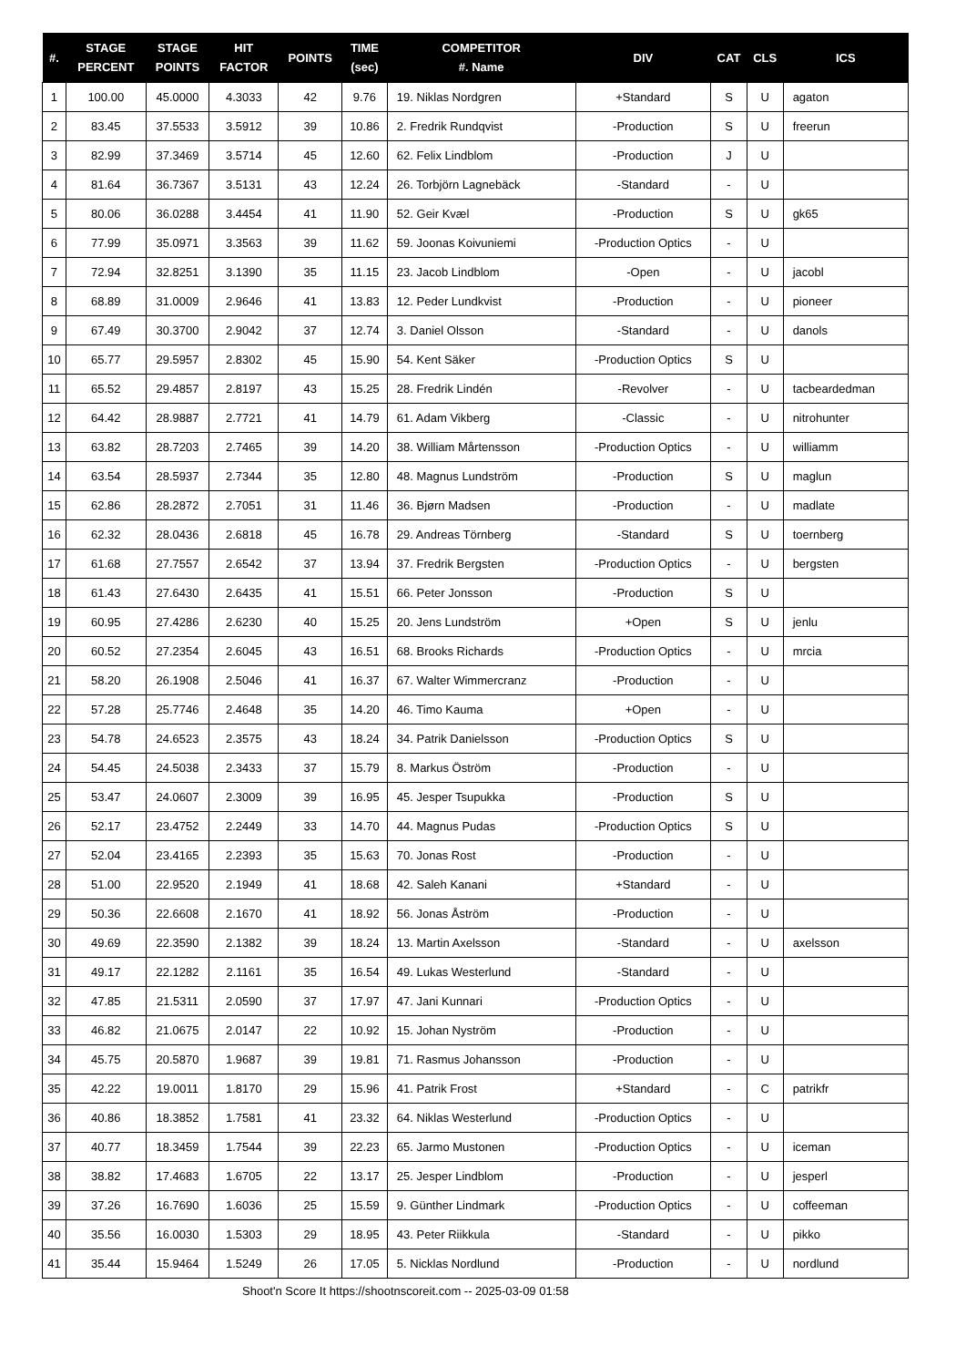| #. | STAGE PERCENT | STAGE POINTS | HIT FACTOR | POINTS | TIME (sec) | COMPETITOR #. Name | DIV | CAT | CLS | ICS |
| --- | --- | --- | --- | --- | --- | --- | --- | --- | --- | --- |
| 1 | 100.00 | 45.0000 | 4.3033 | 42 | 9.76 | 19. Niklas Nordgren | +Standard | S | U | agaton |
| 2 | 83.45 | 37.5533 | 3.5912 | 39 | 10.86 | 2. Fredrik Rundqvist | -Production | S | U | freerun |
| 3 | 82.99 | 37.3469 | 3.5714 | 45 | 12.60 | 62. Felix Lindblom | -Production | J | U | |
| 4 | 81.64 | 36.7367 | 3.5131 | 43 | 12.24 | 26. Torbjörn Lagnebäck | -Standard | - | U | |
| 5 | 80.06 | 36.0288 | 3.4454 | 41 | 11.90 | 52. Geir Kvæl | -Production | S | U | gk65 |
| 6 | 77.99 | 35.0971 | 3.3563 | 39 | 11.62 | 59. Joonas Koivuniemi | -Production Optics | - | U | |
| 7 | 72.94 | 32.8251 | 3.1390 | 35 | 11.15 | 23. Jacob Lindblom | -Open | - | U | jacobl |
| 8 | 68.89 | 31.0009 | 2.9646 | 41 | 13.83 | 12. Peder Lundkvist | -Production | - | U | pioneer |
| 9 | 67.49 | 30.3700 | 2.9042 | 37 | 12.74 | 3. Daniel Olsson | -Standard | - | U | danols |
| 10 | 65.77 | 29.5957 | 2.8302 | 45 | 15.90 | 54. Kent Säker | -Production Optics | S | U | |
| 11 | 65.52 | 29.4857 | 2.8197 | 43 | 15.25 | 28. Fredrik Lindén | -Revolver | - | U | tacbeardedman |
| 12 | 64.42 | 28.9887 | 2.7721 | 41 | 14.79 | 61. Adam Vikberg | -Classic | - | U | nitrohunter |
| 13 | 63.82 | 28.7203 | 2.7465 | 39 | 14.20 | 38. William Mårtensson | -Production Optics | - | U | williamm |
| 14 | 63.54 | 28.5937 | 2.7344 | 35 | 12.80 | 48. Magnus Lundström | -Production | S | U | maglun |
| 15 | 62.86 | 28.2872 | 2.7051 | 31 | 11.46 | 36. Bjørn Madsen | -Production | - | U | madlate |
| 16 | 62.32 | 28.0436 | 2.6818 | 45 | 16.78 | 29. Andreas Törnberg | -Standard | S | U | toernberg |
| 17 | 61.68 | 27.7557 | 2.6542 | 37 | 13.94 | 37. Fredrik Bergsten | -Production Optics | - | U | bergsten |
| 18 | 61.43 | 27.6430 | 2.6435 | 41 | 15.51 | 66. Peter Jonsson | -Production | S | U | |
| 19 | 60.95 | 27.4286 | 2.6230 | 40 | 15.25 | 20. Jens Lundström | +Open | S | U | jenlu |
| 20 | 60.52 | 27.2354 | 2.6045 | 43 | 16.51 | 68. Brooks Richards | -Production Optics | - | U | mrcia |
| 21 | 58.20 | 26.1908 | 2.5046 | 41 | 16.37 | 67. Walter Wimmercranz | -Production | - | U | |
| 22 | 57.28 | 25.7746 | 2.4648 | 35 | 14.20 | 46. Timo Kauma | +Open | - | U | |
| 23 | 54.78 | 24.6523 | 2.3575 | 43 | 18.24 | 34. Patrik Danielsson | -Production Optics | S | U | |
| 24 | 54.45 | 24.5038 | 2.3433 | 37 | 15.79 | 8. Markus Öström | -Production | - | U | |
| 25 | 53.47 | 24.0607 | 2.3009 | 39 | 16.95 | 45. Jesper Tsupukka | -Production | S | U | |
| 26 | 52.17 | 23.4752 | 2.2449 | 33 | 14.70 | 44. Magnus Pudas | -Production Optics | S | U | |
| 27 | 52.04 | 23.4165 | 2.2393 | 35 | 15.63 | 70. Jonas Rost | -Production | - | U | |
| 28 | 51.00 | 22.9520 | 2.1949 | 41 | 18.68 | 42. Saleh Kanani | +Standard | - | U | |
| 29 | 50.36 | 22.6608 | 2.1670 | 41 | 18.92 | 56. Jonas Åström | -Production | - | U | |
| 30 | 49.69 | 22.3590 | 2.1382 | 39 | 18.24 | 13. Martin Axelsson | -Standard | - | U | axelsson |
| 31 | 49.17 | 22.1282 | 2.1161 | 35 | 16.54 | 49. Lukas Westerlund | -Standard | - | U | |
| 32 | 47.85 | 21.5311 | 2.0590 | 37 | 17.97 | 47. Jani Kunnari | -Production Optics | - | U | |
| 33 | 46.82 | 21.0675 | 2.0147 | 22 | 10.92 | 15. Johan Nyström | -Production | - | U | |
| 34 | 45.75 | 20.5870 | 1.9687 | 39 | 19.81 | 71. Rasmus Johansson | -Production | - | U | |
| 35 | 42.22 | 19.0011 | 1.8170 | 29 | 15.96 | 41. Patrik Frost | +Standard | - | C | patrikfr |
| 36 | 40.86 | 18.3852 | 1.7581 | 41 | 23.32 | 64. Niklas Westerlund | -Production Optics | - | U | |
| 37 | 40.77 | 18.3459 | 1.7544 | 39 | 22.23 | 65. Jarmo Mustonen | -Production Optics | - | U | iceman |
| 38 | 38.82 | 17.4683 | 1.6705 | 22 | 13.17 | 25. Jesper Lindblom | -Production | - | U | jesperl |
| 39 | 37.26 | 16.7690 | 1.6036 | 25 | 15.59 | 9. Günther Lindmark | -Production Optics | - | U | coffeeman |
| 40 | 35.56 | 16.0030 | 1.5303 | 29 | 18.95 | 43. Peter Riikkula | -Standard | - | U | pikko |
| 41 | 35.44 | 15.9464 | 1.5249 | 26 | 17.05 | 5. Nicklas Nordlund | -Production | - | U | nordlund |
Shoot'n Score It https://shootnscoreit.com -- 2025-03-09 01:58